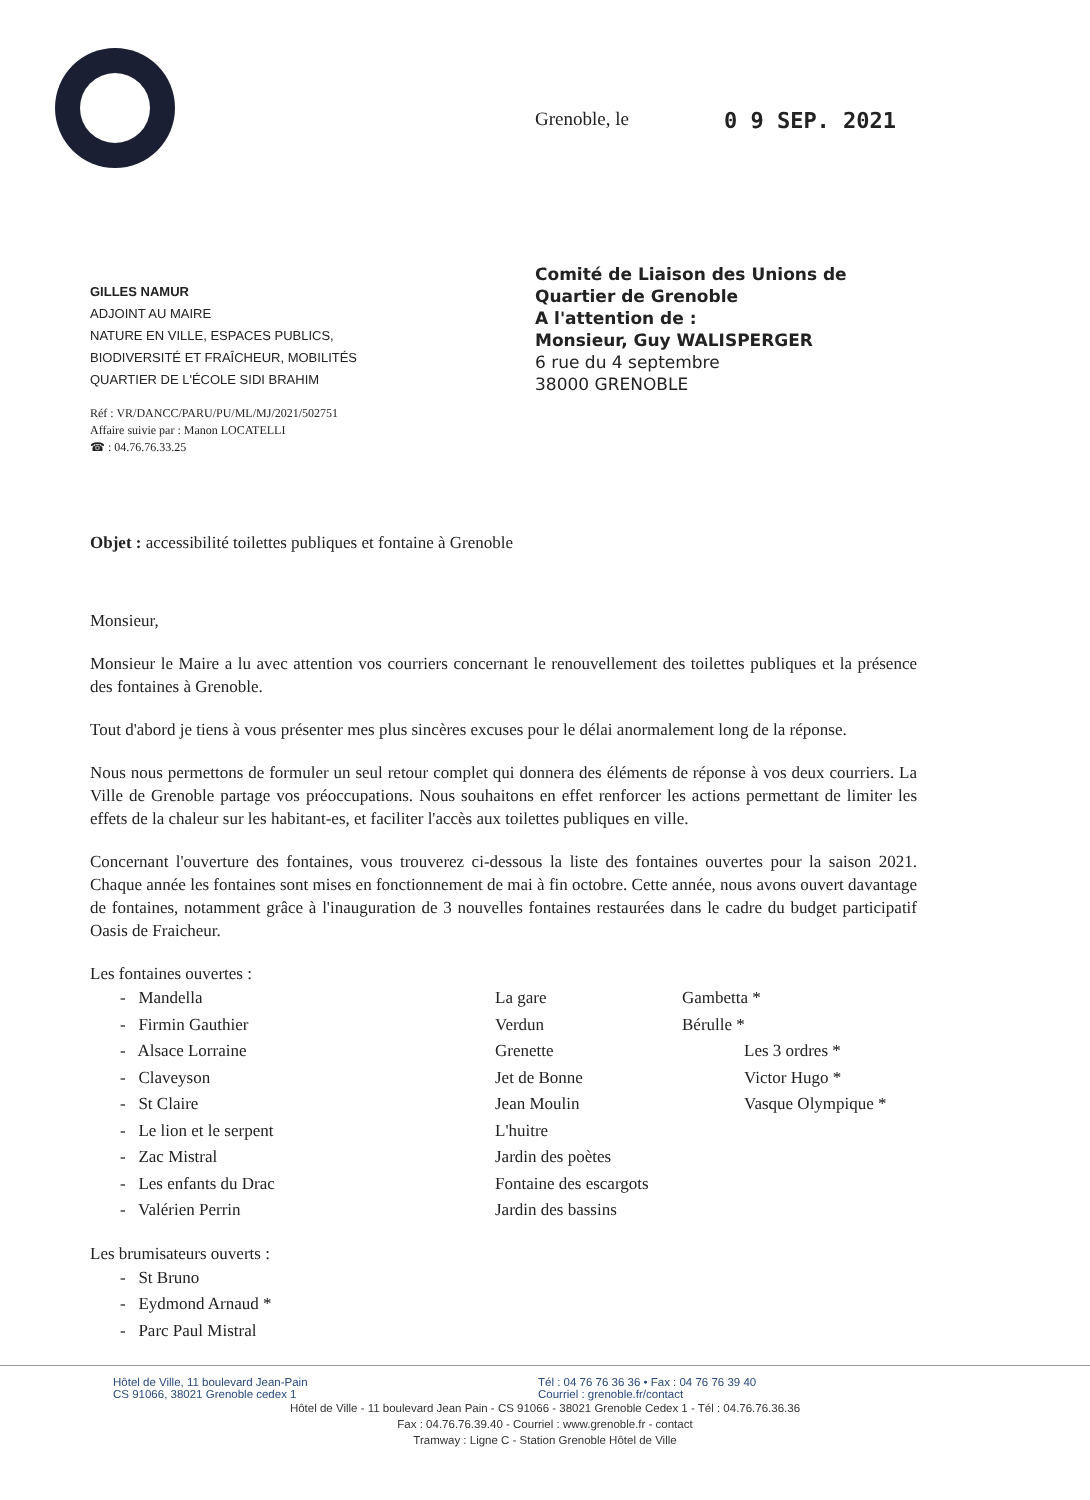Grenoble, le 0 9 SEP. 2021
GILLES NAMUR
ADJOINT AU MAIRE
NATURE EN VILLE, ESPACES PUBLICS,
BIODIVERSITÉ ET FRAÎCHEUR, MOBILITÉS
QUARTIER DE L'ÉCOLE SIDI BRAHIM
Réf : VR/DANCC/PARU/PU/ML/MJ/2021/502751
Affaire suivie par : Manon LOCATELLI
☎ : 04.76.76.33.25
Comité de Liaison des Unions de
Quartier de Grenoble
A l'attention de :
Monsieur, Guy WALISPERGER
6 rue du 4 septembre
38000 GRENOBLE
Objet : accessibilité toilettes publiques et fontaine à Grenoble
Monsieur,
Monsieur le Maire a lu avec attention vos courriers concernant le renouvellement des toilettes publiques et la présence des fontaines à Grenoble.
Tout d'abord je tiens à vous présenter mes plus sincères excuses pour le délai anormalement long de la réponse.
Nous nous permettons de formuler un seul retour complet qui donnera des éléments de réponse à vos deux courriers. La Ville de Grenoble partage vos préoccupations. Nous souhaitons en effet renforcer les actions permettant de limiter les effets de la chaleur sur les habitant-es, et faciliter l'accès aux toilettes publiques en ville.
Concernant l'ouverture des fontaines, vous trouverez ci-dessous la liste des fontaines ouvertes pour la saison 2021. Chaque année les fontaines sont mises en fonctionnement de mai à fin octobre. Cette année, nous avons ouvert davantage de fontaines, notamment grâce à l'inauguration de 3 nouvelles fontaines restaurées dans le cadre du budget participatif Oasis de Fraicheur.
Les fontaines ouvertes :
- Mandella
- Firmin Gauthier
- Alsace Lorraine
- Claveyson
- St Claire
- Le lion et le serpent
- Zac Mistral
- Les enfants du Drac
- Valérien Perrin
La gare
Verdun
Grenette
Jet de Bonne
Jean Moulin
L'huitre
Jardin des poètes
Fontaine des escargots
Jardin des bassins
Gambetta *
Bérulle *
Les 3 ordres *
Victor Hugo *
Vasque Olympique *
Les brumisateurs ouverts :
- St Bruno
- Eydmond Arnaud *
- Parc Paul Mistral
Hôtel de Ville, 11 boulevard Jean-Pain
CS 91066, 38021 Grenoble cedex 1
Tél : 04 76 76 36 36 • Fax : 04 76 76 39 40
Courriel : grenoble.fr/contact
Hôtel de Ville - 11 boulevard Jean Pain - CS 91066 - 38021 Grenoble Cedex 1 - Tél : 04.76.76.36.36
Fax : 04.76.76.39.40 - Courriel : www.grenoble.fr - contact
Tramway : Ligne C - Station Grenoble Hôtel de Ville